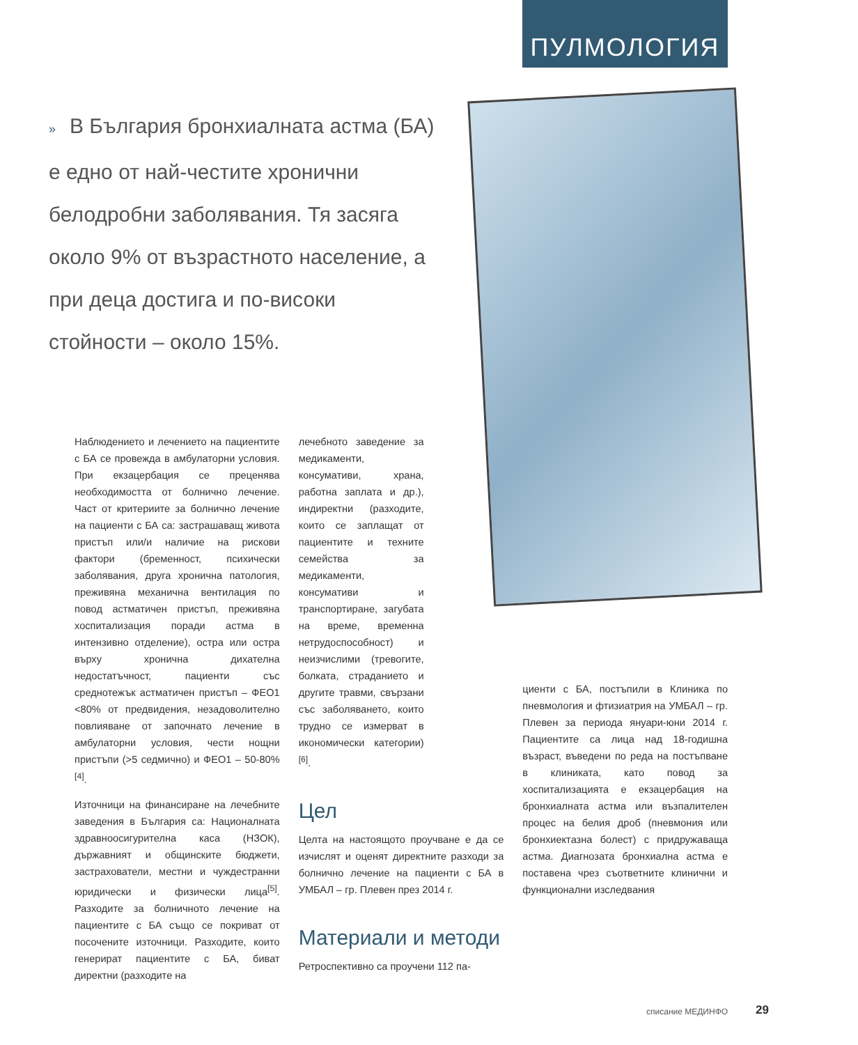ПУЛМОЛОГИЯ
» В България бронхиалната астма (БА) е едно от най-честите хронични белодробни заболявания. Тя засяга около 9% от възрастното население, а при деца достига и по-високи стойности – около 15%.
Наблюдението и лечението на пациентите с БА се провежда в амбулаторни условия. При екзацербация се преценява необходимостта от болнично лечение. Част от критериите за болнично лечение на пациенти с БА са: застрашаващ живота пристъп или/и наличие на рискови фактори (бременност, психически заболявания, друга хронична патология, преживяна механична вентилация по повод астматичен пристъп, преживяна хоспитализация поради астма в интензивно отделение), остра или остра върху хронична дихателна недостатъчност, пациенти със среднотежък астматичен пристъп – ФЕО1 <80% от предвидения, незадоволително повлияване от започнато лечение в амбулаторни условия, чести нощни пристъпи (>5 седмично) и ФЕО1 – 50-80%<sup>[4]</sup>.
Източници на финансиране на лечебните заведения в България са: Националната здравноосигурителна каса (НЗОК), държавният и общинските бюджети, застрахователи, местни и чуждестранни юридически и физически лица<sup>[5]</sup>. Разходите за болничното лечение на пациентите с БА също се покриват от посочените източници. Разходите, които генерират пациентите с БА, биват директни (разходите на
лечебното заведение за медикаменти, консумативи, храна, работна заплата и др.), индиректни (разходите, които се заплащат от пациентите и техните семейства за медикаменти, консумативи и транспортиране, загубата на време, временна нетрудоспособност) и неизчислими (тревогите, болката, страданието и другите травми, свързани със заболяването, които трудно се измерват в икономически категории)<sup>[6]</sup>.
Цел
Целта на настоящото проучване е да се изчислят и оценят директните разходи за болнично лечение на пациенти с БА в УМБАЛ – гр. Плевен през 2014 г.
Материали и методи
Ретроспективно са проучени 112 па-
циенти с БА, постъпили в Клиника по пневмология и фтизиатрия на УМБАЛ – гр. Плевен за периода януари-юни 2014 г. Пациентите са лица над 18-годишна възраст, въведени по реда на постъпване в клиниката, като повод за хоспитализацията е екзацербация на бронхиалната астма или възпалителен процес на белия дроб (пневмония или бронхиектазна болест) с придружаваща астма. Диагнозата бронхиална астма е поставена чрез съответните клинични и функционални изследвания
списание МЕДИНФО 29